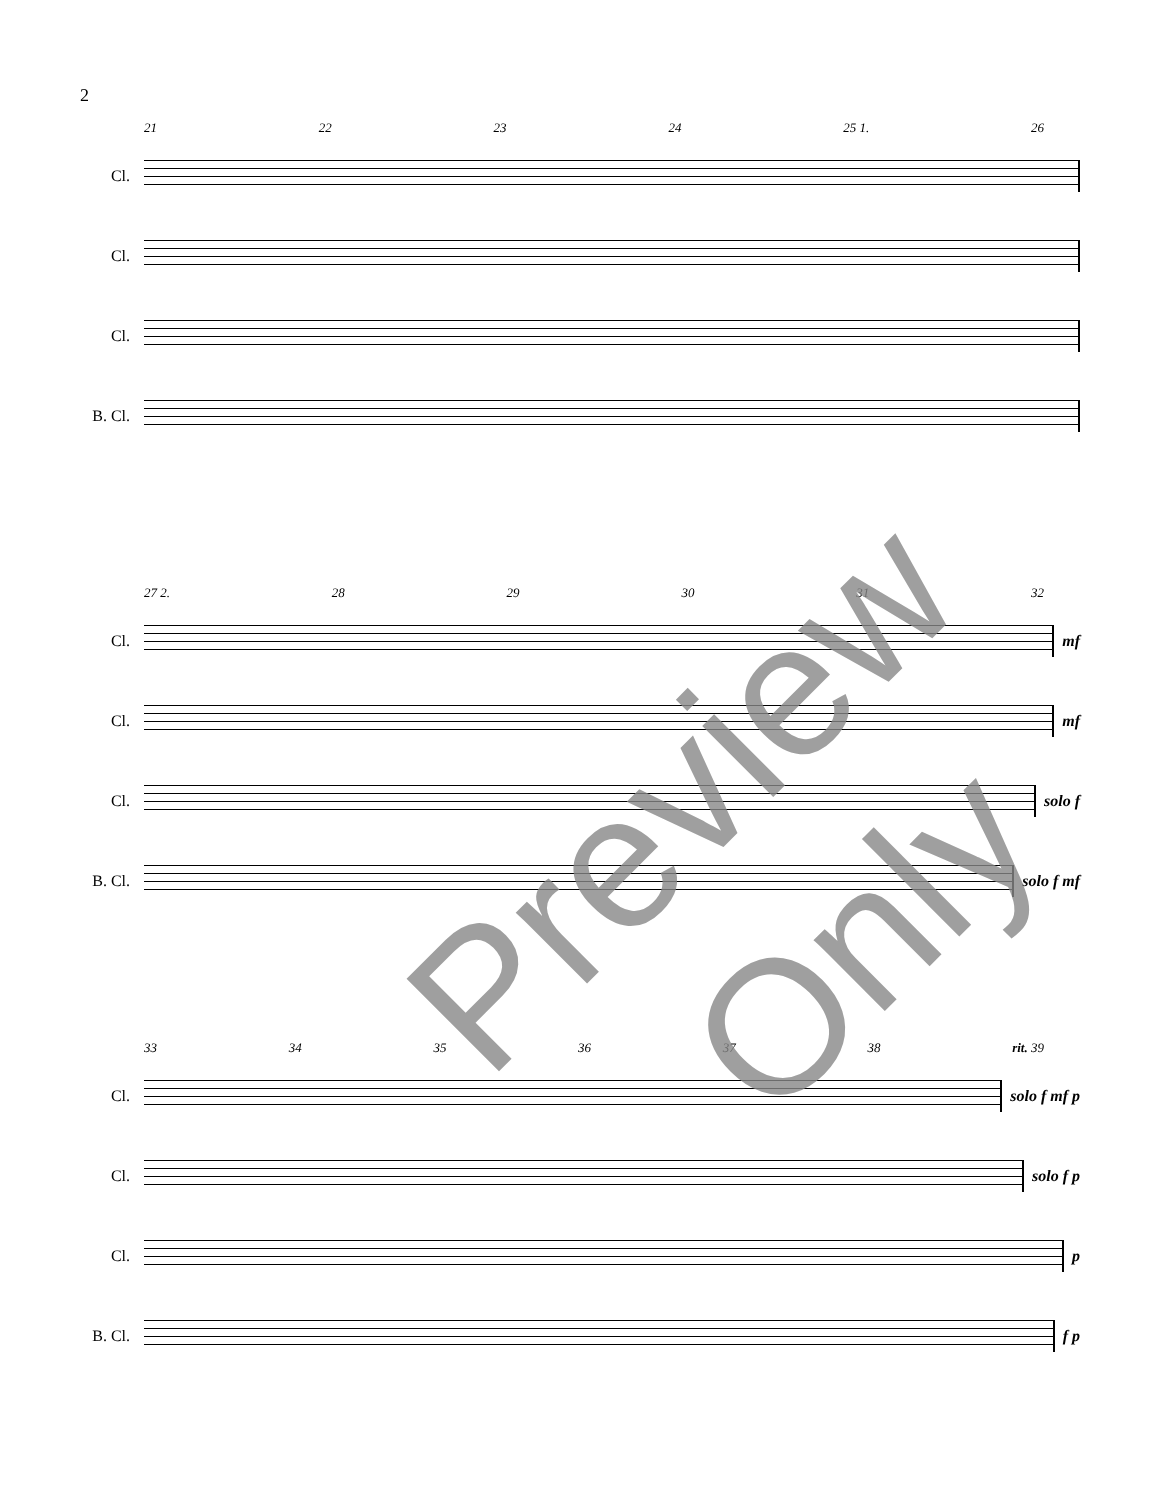2
21 22 23 24 25 1. 26
Cl.
Cl.
Cl.
B. Cl.
27 2. 28 29 30 31 32
Cl. mf
Cl. mf
Cl. solo f
B. Cl. solo f mf
33 34 35 36 37 38 rit. 39
Cl. solo f mf p
Cl. solo f p
Cl. p
B. Cl. f p
Preview
Only